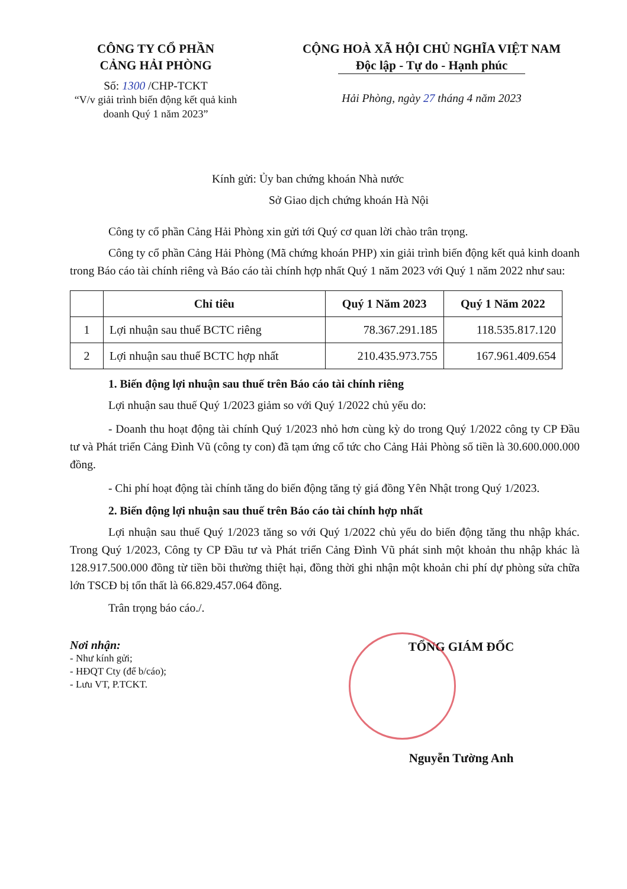CÔNG TY CỔ PHẦN
CẢNG HẢI PHÒNG
Số: 1300 /CHP-TCKT
“V/v giải trình biến động kết quả kinh doanh Quý 1 năm 2023”
CỘNG HOÀ XÃ HỘI CHỦ NGHĨA VIỆT NAM
Độc lập - Tự do - Hạnh phúc
Hải Phòng, ngày 27 tháng 4 năm 2023
Kính gửi: Ủy ban chứng khoán Nhà nước
Sở Giao dịch chứng khoán Hà Nội
Công ty cổ phần Cảng Hải Phòng xin gửi tới Quý cơ quan lời chào trân trọng.
Công ty cổ phần Cảng Hải Phòng (Mã chứng khoán PHP) xin giải trình biến động kết quả kinh doanh trong Báo cáo tài chính riêng và Báo cáo tài chính hợp nhất Quý 1 năm 2023 với Quý 1 năm 2022 như sau:
| | Chỉ tiêu | Quý 1 Năm 2023 | Quý 1 Năm 2022 |
| --- | --- | --- | --- |
| 1 | Lợi nhuận sau thuế BCTC riêng | 78.367.291.185 | 118.535.817.120 |
| 2 | Lợi nhuận sau thuế BCTC hợp nhất | 210.435.973.755 | 167.961.409.654 |
1. Biến động lợi nhuận sau thuế trên Báo cáo tài chính riêng
Lợi nhuận sau thuế Quý 1/2023 giảm so với Quý 1/2022 chủ yếu do:
- Doanh thu hoạt động tài chính Quý 1/2023 nhỏ hơn cùng kỳ do trong Quý 1/2022 công ty CP Đầu tư và Phát triển Cảng Đình Vũ (công ty con) đã tạm ứng cổ tức cho Cảng Hải Phòng số tiền là 30.600.000.000 đồng.
- Chi phí hoạt động tài chính tăng do biến động tăng tỷ giá đồng Yên Nhật trong Quý 1/2023.
2. Biến động lợi nhuận sau thuế trên Báo cáo tài chính hợp nhất
Lợi nhuận sau thuế Quý 1/2023 tăng so với Quý 1/2022 chủ yếu do biến động tăng thu nhập khác. Trong Quý 1/2023, Công ty CP Đầu tư và Phát triển Cảng Đình Vũ phát sinh một khoản thu nhập khác là 128.917.500.000 đồng từ tiền bồi thường thiệt hại, đồng thời ghi nhận một khoản chi phí dự phòng sửa chữa lớn TSCĐ bị tổn thất là 66.829.457.064 đồng.
Trân trọng báo cáo./.
Nơi nhận:
- Như kính gửi;
- HĐQT Cty (để b/cáo);
- Lưu VT, P.TCKT.
TỔNG GIÁM ĐỐC
Nguyễn Tường Anh